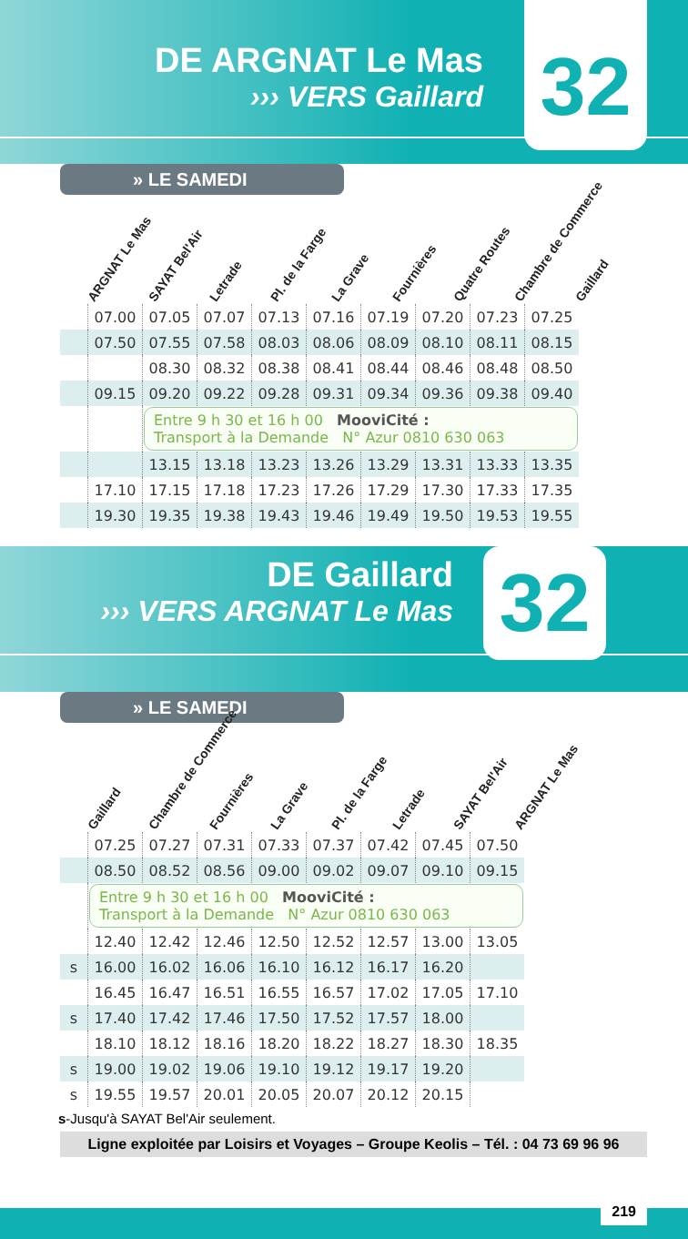DE ARGNAT Le Mas
››› VERS Gaillard
32
» LE SAMEDI
ARGNAT Le Mas
SAYAT Bel'Air
Letrade
Pl. de la Farge
La Grave
Fournières
Quatre Routes
Chambre de Commerce
Gaillard
| | 07.00 | 07.05 | 07.07 | 07.13 | 07.16 | 07.19 | 07.20 | 07.23 | 07.25 |
| | 07.50 | 07.55 | 07.58 | 08.03 | 08.06 | 08.09 | 08.10 | 08.11 | 08.15 |
| | | 08.30 | 08.32 | 08.38 | 08.41 | 08.44 | 08.46 | 08.48 | 08.50 |
| | 09.15 | 09.20 | 09.22 | 09.28 | 09.31 | 09.34 | 09.36 | 09.38 | 09.40 |
| | | Entre 9 h 30 et 16 h 00 MooviCité : Transport à la Demande N° Azur 0810 630 063 | | | | | | | |
| | | 13.15 | 13.18 | 13.23 | 13.26 | 13.29 | 13.31 | 13.33 | 13.35 |
| | 17.10 | 17.15 | 17.18 | 17.23 | 17.26 | 17.29 | 17.30 | 17.33 | 17.35 |
| | 19.30 | 19.35 | 19.38 | 19.43 | 19.46 | 19.49 | 19.50 | 19.53 | 19.55 |
DE Gaillard
››› VERS ARGNAT Le Mas
32
» LE SAMEDI
Gaillard
Chambre de Commerce
Fournières
La Grave
Pl. de la Farge
Letrade
SAYAT Bel'Air
ARGNAT Le Mas
| | 07.25 | 07.27 | 07.31 | 07.33 | 07.37 | 07.42 | 07.45 | 07.50 |
| | 08.50 | 08.52 | 08.56 | 09.00 | 09.02 | 09.07 | 09.10 | 09.15 |
| | Entre 9 h 30 et 16 h 00 MooviCité : Transport à la Demande N° Azur 0810 630 063 | | | | | | | |
| | 12.40 | 12.42 | 12.46 | 12.50 | 12.52 | 12.57 | 13.00 | 13.05 |
| s | 16.00 | 16.02 | 16.06 | 16.10 | 16.12 | 16.17 | 16.20 | |
| | 16.45 | 16.47 | 16.51 | 16.55 | 16.57 | 17.02 | 17.05 | 17.10 |
| s | 17.40 | 17.42 | 17.46 | 17.50 | 17.52 | 17.57 | 18.00 | |
| | 18.10 | 18.12 | 18.16 | 18.20 | 18.22 | 18.27 | 18.30 | 18.35 |
| s | 19.00 | 19.02 | 19.06 | 19.10 | 19.12 | 19.17 | 19.20 | |
| s | 19.55 | 19.57 | 20.01 | 20.05 | 20.07 | 20.12 | 20.15 | |
s-Jusqu'à SAYAT Bel'Air seulement.
Ligne exploitée par Loisirs et Voyages – Groupe Keolis – Tél. : 04 73 69 96 96
219